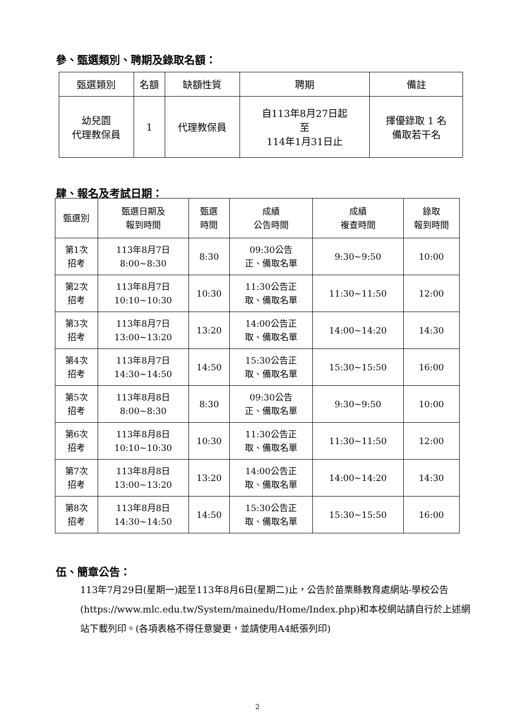參、甄選類別、聘期及錄取名額：
| 甄選類別 | 名額 | 缺額性質 | 聘期 | 備註 |
| --- | --- | --- | --- | --- |
| 幼兒園 代理教保員 | 1 | 代理教保員 | 自113年8月27日起 至 114年1月31日止 | 擇優錄取 1 名 備取若干名 |
肆、報名及考試日期：
| 甄選別 | 甄選日期及 報到時間 | 甄選 時間 | 成績 公告時間 | 成績 複查時間 | 錄取 報到時間 |
| --- | --- | --- | --- | --- | --- |
| 第1次 招考 | 113年8月7日 8:00~8:30 | 8:30 | 09:30公告 正、備取名單 | 9:30~9:50 | 10:00 |
| 第2次 招考 | 113年8月7日 10:10~10:30 | 10:30 | 11:30公告正 取、備取名單 | 11:30~11:50 | 12:00 |
| 第3次 招考 | 113年8月7日 13:00~13:20 | 13:20 | 14:00公告正 取、備取名單 | 14:00~14:20 | 14:30 |
| 第4次 招考 | 113年8月7日 14:30~14:50 | 14:50 | 15:30公告正 取、備取名單 | 15:30~15:50 | 16:00 |
| 第5次 招考 | 113年8月8日 8:00~8:30 | 8:30 | 09:30公告 正、備取名單 | 9:30~9:50 | 10:00 |
| 第6次 招考 | 113年8月8日 10:10~10:30 | 10:30 | 11:30公告正 取、備取名單 | 11:30~11:50 | 12:00 |
| 第7次 招考 | 113年8月8日 13:00~13:20 | 13:20 | 14:00公告正 取、備取名單 | 14:00~14:20 | 14:30 |
| 第8次 招考 | 113年8月8日 14:30~14:50 | 14:50 | 15:30公告正 取、備取名單 | 15:30~15:50 | 16:00 |
伍、簡章公告：
113年7月29日(星期一)起至113年8月6日(星期二)止，公告於苗栗縣教育處網站-學校公告(https://www.mlc.edu.tw/System/mainedu/Home/Index.php)和本校網站請自行於上述網站下載列印。(各項表格不得任意變更，並請使用A4紙張列印)
2